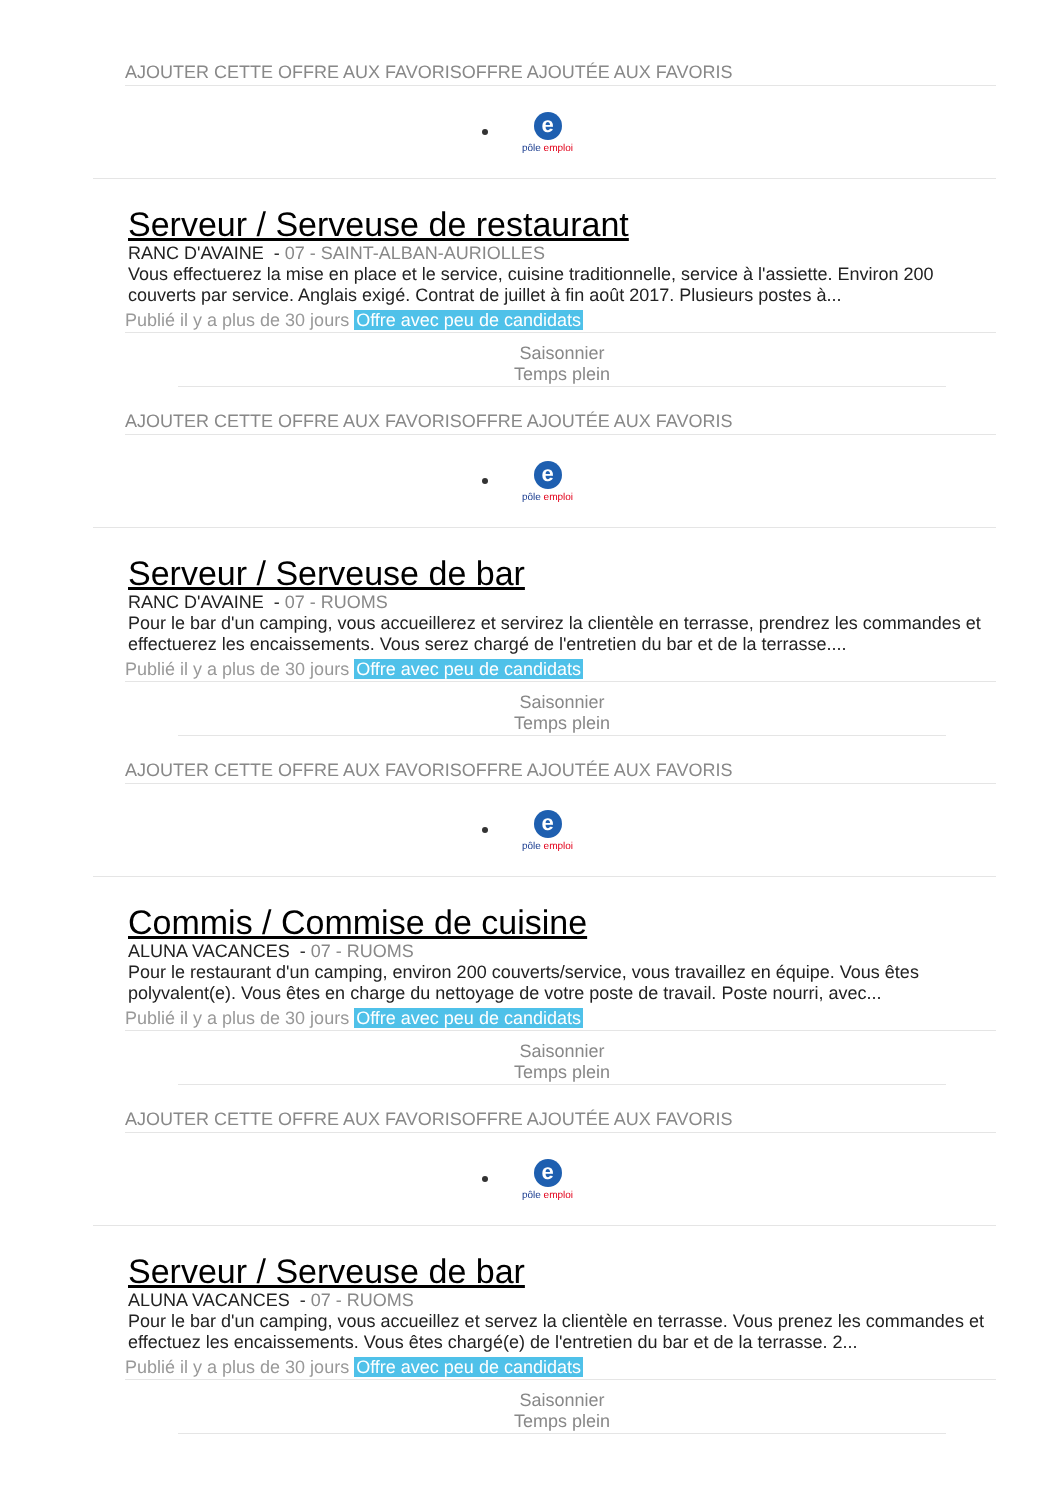AJOUTER CETTE OFFRE AUX FAVORISOFFRE AJOUTÉE AUX FAVORIS
epôle emploi
Serveur / Serveuse de restaurant
RANC D'AVAINE - 07 - SAINT-ALBAN-AURIOLLES
Vous effectuerez la mise en place et le service, cuisine traditionnelle, service à l'assiette. Environ 200 couverts par service. Anglais exigé. Contrat de juillet à fin août 2017. Plusieurs postes à...
Publié il y a plus de 30 jours Offre avec peu de candidats
Saisonnier
Temps plein
AJOUTER CETTE OFFRE AUX FAVORISOFFRE AJOUTÉE AUX FAVORIS
epôle emploi
Serveur / Serveuse de bar
RANC D'AVAINE - 07 - RUOMS
Pour le bar d'un camping, vous accueillerez et servirez la clientèle en terrasse, prendrez les commandes et effectuerez les encaissements. Vous serez chargé de l'entretien du bar et de la terrasse....
Publié il y a plus de 30 jours Offre avec peu de candidats
Saisonnier
Temps plein
AJOUTER CETTE OFFRE AUX FAVORISOFFRE AJOUTÉE AUX FAVORIS
epôle emploi
Commis / Commise de cuisine
ALUNA VACANCES - 07 - RUOMS
Pour le restaurant d'un camping, environ 200 couverts/service, vous travaillez en équipe. Vous êtes polyvalent(e). Vous êtes en charge du nettoyage de votre poste de travail. Poste nourri, avec...
Publié il y a plus de 30 jours Offre avec peu de candidats
Saisonnier
Temps plein
AJOUTER CETTE OFFRE AUX FAVORISOFFRE AJOUTÉE AUX FAVORIS
epôle emploi
Serveur / Serveuse de bar
ALUNA VACANCES - 07 - RUOMS
Pour le bar d'un camping, vous accueillez et servez la clientèle en terrasse. Vous prenez les commandes et effectuez les encaissements. Vous êtes chargé(e) de l'entretien du bar et de la terrasse. 2...
Publié il y a plus de 30 jours Offre avec peu de candidats
Saisonnier
Temps plein